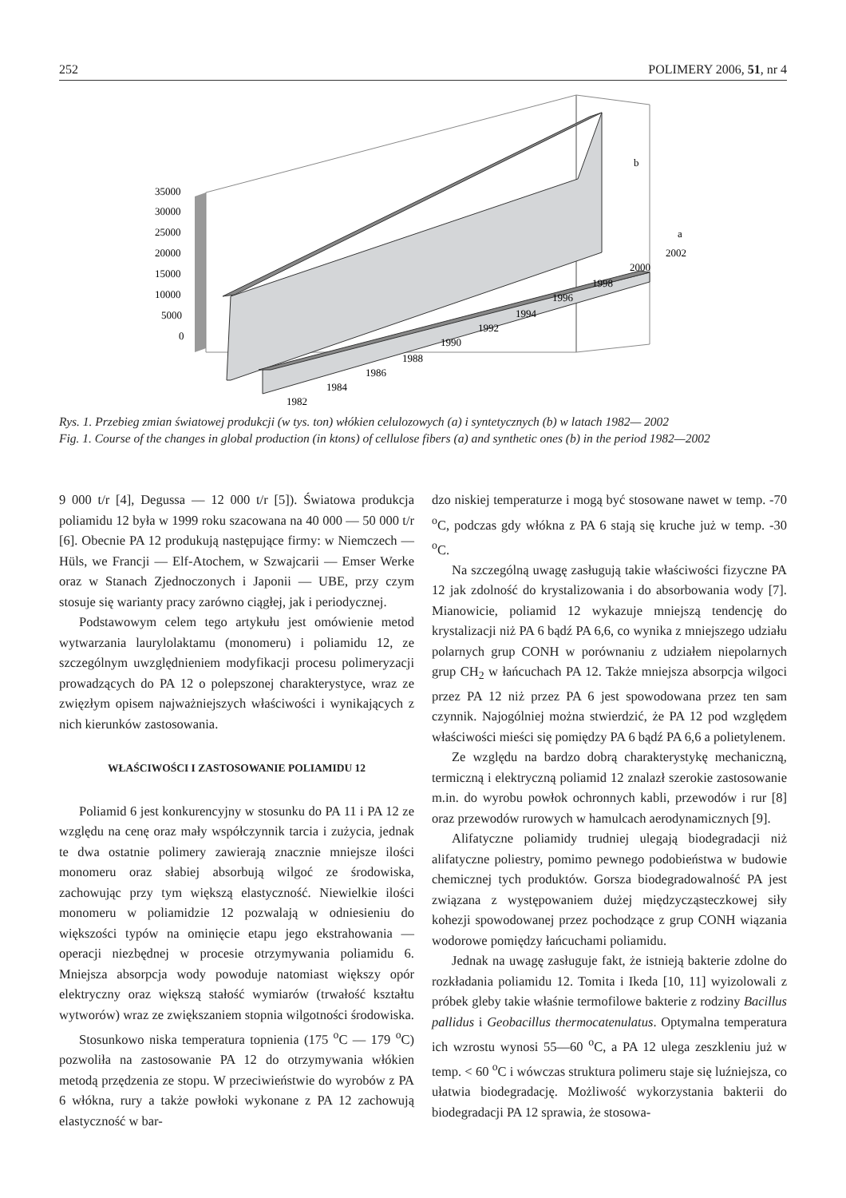252 POLIMERY 2006, 51, nr 4
35000
30000
25000
20000
15000
10000
5000
0
b
a
1982
1984
1986
1988
1990
1992
1994
1996
1998
2000
2002
Rys. 1. Przebieg zmian światowej produkcji (w tys. ton) włókien celulozowych (a) i syntetycznych (b) w latach 1982— 2002
Fig. 1. Course of the changes in global production (in ktons) of cellulose fibers (a) and synthetic ones (b) in the period 1982—2002
9 000 t/r [4], Degussa — 12 000 t/r [5]). Światowa produkcja poliamidu 12 była w 1999 roku szacowana na 40 000 — 50 000 t/r [6]. Obecnie PA 12 produkują następujące firmy: w Niemczech — Hüls, we Francji — Elf-Atochem, w Szwajcarii — Emser Werke oraz w Stanach Zjednoczonych i Japonii — UBE, przy czym stosuje się warianty pracy zarówno ciągłej, jak i periodycznej.
Podstawowym celem tego artykułu jest omówienie metod wytwarzania laurylolaktamu (monomeru) i poliamidu 12, ze szczególnym uwzględnieniem modyfikacji procesu polimeryzacji prowadzących do PA 12 o polepszonej charakterystyce, wraz ze zwięzłym opisem najważniejszych właściwości i wynikających z nich kierunków zastosowania.
WŁAŚCIWOŚCI I ZASTOSOWANIE POLIAMIDU 12
Poliamid 6 jest konkurencyjny w stosunku do PA 11 i PA 12 ze względu na cenę oraz mały współczynnik tarcia i zużycia, jednak te dwa ostatnie polimery zawierają znacznie mniejsze ilości monomeru oraz słabiej absorbują wilgoć ze środowiska, zachowując przy tym większą elastyczność. Niewielkie ilości monomeru w poliamidzie 12 pozwalają w odniesieniu do większości typów na ominięcie etapu jego ekstrahowania — operacji niezbędnej w procesie otrzymywania poliamidu 6. Mniejsza absorpcja wody powoduje natomiast większy opór elektryczny oraz większą stałość wymiarów (trwałość kształtu wytworów) wraz ze zwiększaniem stopnia wilgotności środowiska.
Stosunkowo niska temperatura topnienia (175 <sup>o</sup>C — 179 <sup>o</sup>C) pozwoliła na zastosowanie PA 12 do otrzymywania włókien metodą przędzenia ze stopu. W przeciwieństwie do wyrobów z PA 6 włókna, rury a także powłoki wykonane z PA 12 zachowują elastyczność w bar-
dzo niskiej temperaturze i mogą być stosowane nawet w temp. -70 <sup>o</sup>C, podczas gdy włókna z PA 6 stają się kruche już w temp. -30 <sup>o</sup>C.
Na szczególną uwagę zasługują takie właściwości fizyczne PA 12 jak zdolność do krystalizowania i do absorbowania wody [7]. Mianowicie, poliamid 12 wykazuje mniejszą tendencję do krystalizacji niż PA 6 bądź PA 6,6, co wynika z mniejszego udziału polarnych grup CONH w porównaniu z udziałem niepolarnych grup CH<sub>2</sub> w łańcuchach PA 12. Także mniejsza absorpcja wilgoci przez PA 12 niż przez PA 6 jest spowodowana przez ten sam czynnik. Najogólniej można stwierdzić, że PA 12 pod względem właściwości mieści się pomiędzy PA 6 bądź PA 6,6 a polietylenem.
Ze względu na bardzo dobrą charakterystykę mechaniczną, termiczną i elektryczną poliamid 12 znalazł szerokie zastosowanie m.in. do wyrobu powłok ochronnych kabli, przewodów i rur [8] oraz przewodów rurowych w hamulcach aerodynamicznych [9].
Alifatyczne poliamidy trudniej ulegają biodegradacji niż alifatyczne poliestry, pomimo pewnego podobieństwa w budowie chemicznej tych produktów. Gorsza biodegradowalność PA jest związana z występowaniem dużej międzycząsteczkowej siły kohezji spowodowanej przez pochodzące z grup CONH wiązania wodorowe pomiędzy łańcuchami poliamidu.
Jednak na uwagę zasługuje fakt, że istnieją bakterie zdolne do rozkładania poliamidu 12. Tomita i Ikeda [10, 11] wyizolowali z próbek gleby takie właśnie termofilowe bakterie z rodziny Bacillus pallidus i Geobacillus thermocatenulatus. Optymalna temperatura ich wzrostu wynosi 55—60 <sup>o</sup>C, a PA 12 ulega zeszkleniu już w temp. < 60 <sup>o</sup>C i wówczas struktura polimeru staje się luźniejsza, co ułatwia biodegradację. Możliwość wykorzystania bakterii do biodegradacji PA 12 sprawia, że stosowa-